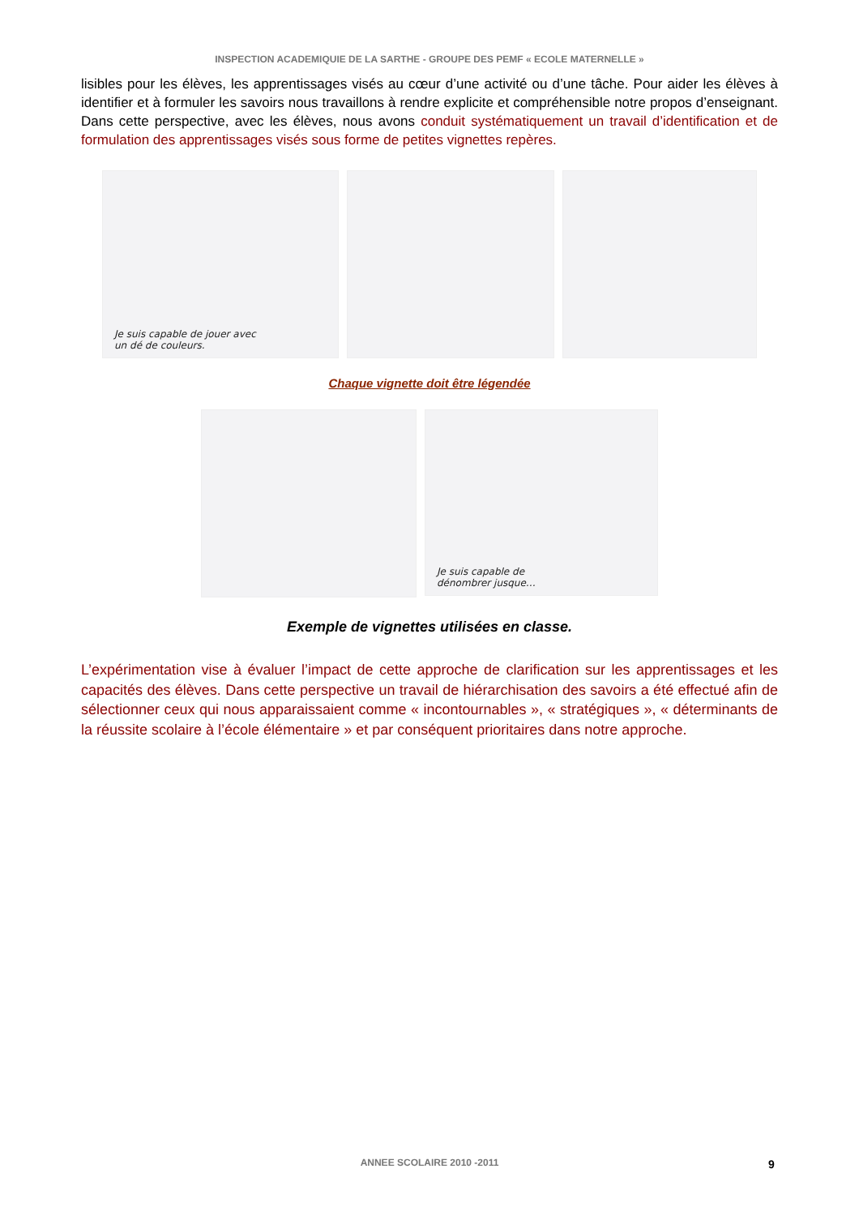INSPECTION ACADEMIQUIE DE LA SARTHE - GROUPE DES PEMF « ECOLE MATERNELLE »
lisibles pour les élèves, les apprentissages visés au cœur d’une activité ou d’une tâche. Pour aider les élèves à identifier et à formuler les savoirs nous travaillons à rendre explicite et compréhensible notre propos d’enseignant. Dans cette perspective, avec les élèves, nous avons conduit systématiquement un travail d’identification et de formulation des apprentissages visés sous forme de petites vignettes repères.
Je suis capable de jouer avec
un dé de couleurs.
Chaque vignette doit être légendée
Je suis capable de
dénombrer jusque…
Exemple de vignettes utilisées en classe.
L’expérimentation vise à évaluer l’impact de cette approche de clarification sur les apprentissages et les capacités des élèves. Dans cette perspective un travail de hiérarchisation des savoirs a été effectué afin de sélectionner ceux qui nous apparaissaient comme « incontournables », « stratégiques », « déterminants de la réussite scolaire à l’école élémentaire » et par conséquent prioritaires dans notre approche.
ANNEE SCOLAIRE 2010 -2011 9